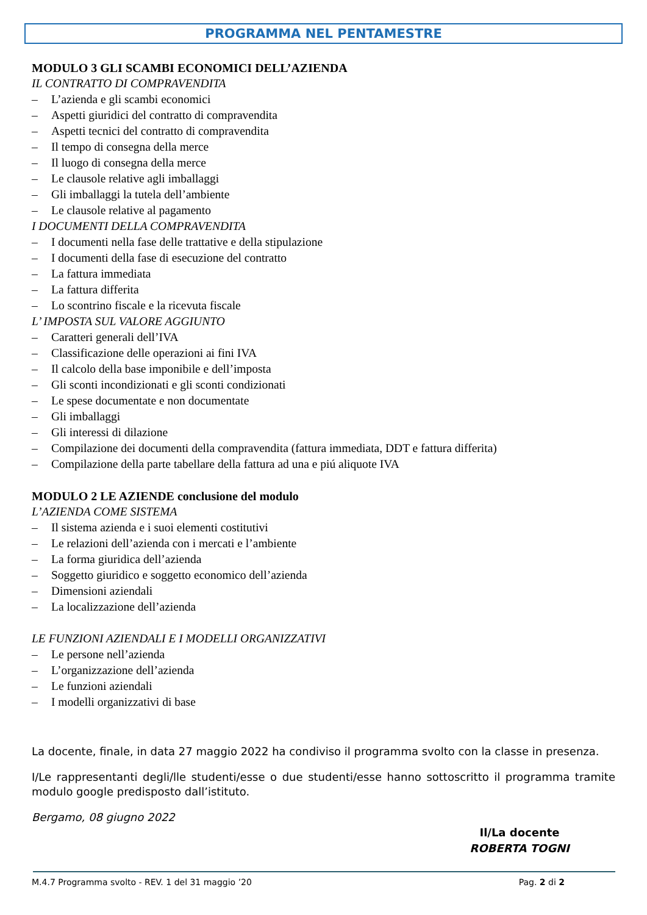PROGRAMMA NEL PENTAMESTRE
MODULO 3 GLI SCAMBI ECONOMICI DELL’AZIENDA
IL CONTRATTO DI COMPRAVENDITA
– L’azienda e gli scambi economici
– Aspetti giuridici del contratto di compravendita
– Aspetti tecnici del contratto di compravendita
– Il tempo di consegna della merce
– Il luogo di consegna della merce
– Le clausole relative agli imballaggi
– Gli imballaggi la tutela dell’ambiente
– Le clausole relative al pagamento
I DOCUMENTI DELLA COMPRAVENDITA
– I documenti nella fase delle trattative e della stipulazione
– I documenti della fase di esecuzione del contratto
– La fattura immediata
– La fattura differita
– Lo scontrino fiscale e la ricevuta fiscale
L’ IMPOSTA SUL VALORE AGGIUNTO
– Caratteri generali dell’IVA
– Classificazione delle operazioni ai fini IVA
– Il calcolo della base imponibile e dell’imposta
– Gli sconti incondizionati e gli sconti condizionati
– Le spese documentate e non documentate
– Gli imballaggi
– Gli interessi di dilazione
– Compilazione dei documenti della compravendita (fattura immediata, DDT e fattura differita)
– Compilazione della parte tabellare della fattura ad una e piú aliquote IVA
MODULO 2 LE AZIENDE conclusione del modulo
L’AZIENDA COME SISTEMA
– Il sistema azienda e i suoi elementi costitutivi
– Le relazioni dell’azienda con i mercati e l’ambiente
– La forma giuridica dell’azienda
– Soggetto giuridico e soggetto economico dell’azienda
– Dimensioni aziendali
– La localizzazione dell’azienda
LE FUNZIONI AZIENDALI E I MODELLI ORGANIZZATIVI
– Le persone nell’azienda
– L’organizzazione dell’azienda
– Le funzioni aziendali
– I modelli organizzativi di base
La docente, finale, in data 27 maggio 2022 ha condiviso il programma svolto con la classe in presenza.
I/Le rappresentanti degli/lle studenti/esse o due studenti/esse hanno sottoscritto il programma tramite modulo google predisposto dall’istituto.
Bergamo, 08 giugno 2022
Il/La docente
ROBERTA TOGNI
M.4.7 Programma svolto - REV. 1 del 31 maggio ’20 Pag. 2 di 2